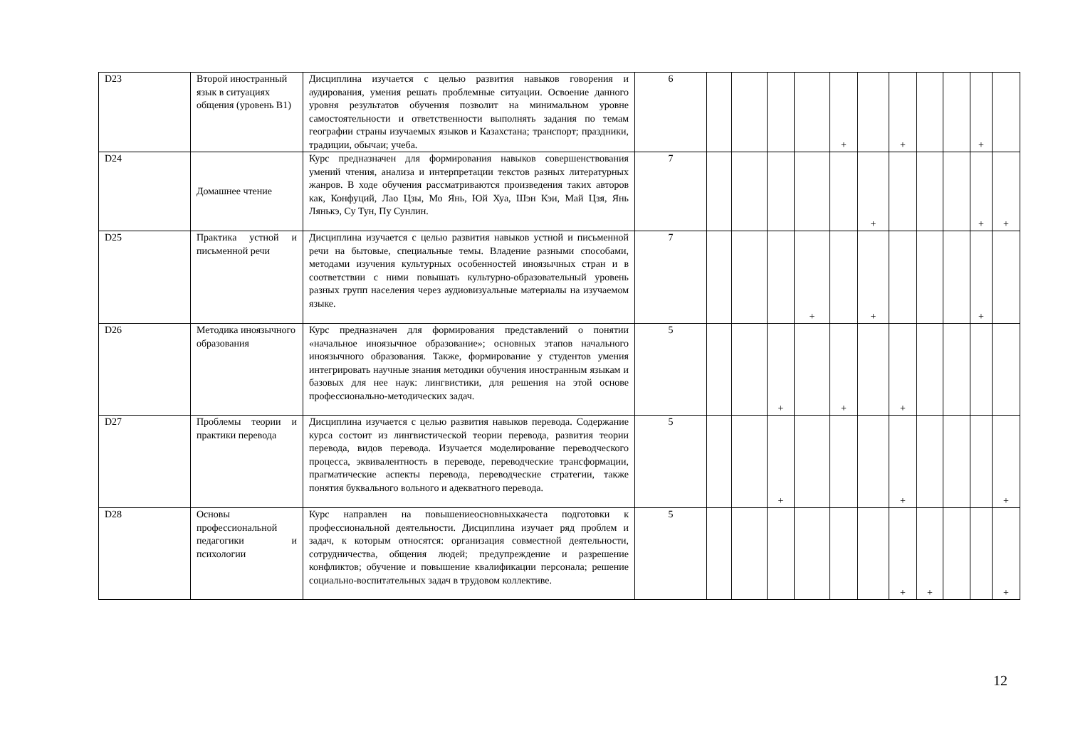| D23 | Второй иностранный язык в ситуациях общения (уровень В1) | Дисциплина изучается с целью развития навыков говорения и аудирования, умения решать проблемные ситуации. Освоение данного уровня результатов обучения позволит на минимальном уровне самостоятельности и ответственности выполнять задания по темам географии страны изучаемых языков и Казахстана; транспорт; праздники, традиции, обычаи; учеба. | 6 | | | | | + | | + | | | + | |
| D24 | Домашнее чтение | Курс предназначен для формирования навыков совершенствования умений чтения, анализа и интерпретации текстов разных литературных жанров. В ходе обучения рассматриваются произведения таких авторов как, Конфуций, Лао Цзы, Мо Янь, Юй Хуа, Шэн Кэи, Май Цзя, Янь Лянькэ, Су Тун, Пу Сунлин. | 7 | | | | | | + | | | | + | + |
| D25 | Практика устной и письменной речи | Дисциплина изучается с целью развития навыков устной и письменной речи на бытовые, специальные темы. Владение разными способами, методами изучения культурных особенностей иноязычных стран и в соответствии с ними повышать культурно-образовательный уровень разных групп населения через аудиовизуальные материалы на изучаемом языке. | 7 | | | | + | | + | | | | + | |
| D26 | Методика иноязычного образования | Курс предназначен для формирования представлений о понятии «начальное иноязычное образование»; основных этапов начального иноязычного образования. Также, формирование у студентов умения интегрировать научные знания методики обучения иностранным языкам и базовых для нее наук: лингвистики, для решения на этой основе профессионально-методических задач. | 5 | | | + | | + | | + | | | | |
| D27 | Проблемы теории и практики перевода | Дисциплина изучается с целью развития навыков перевода. Содержание курса состоит из лингвистической теории перевода, развития теории перевода, видов перевода. Изучается моделирование переводческого процесса, эквивалентность в переводе, переводческие трансформации, прагматические аспекты перевода, переводческие стратегии, также понятия буквального вольного и адекватного перевода. | 5 | | | + | | | | + | | | | + |
| D28 | Основы профессиональной педагогики и психологии | Курс направлен на повышениеосновныхкачеста подготовки к профессиональной деятельности. Дисциплина изучает ряд проблем и задач, к которым относятся: организация совместной деятельности, сотрудничества, общения людей; предупреждение и разрешение конфликтов; обучение и повышение квалификации персонала; решение социально-воспитательных задач в трудовом коллективе. | 5 | | | | | | | + | + | | | + |
12